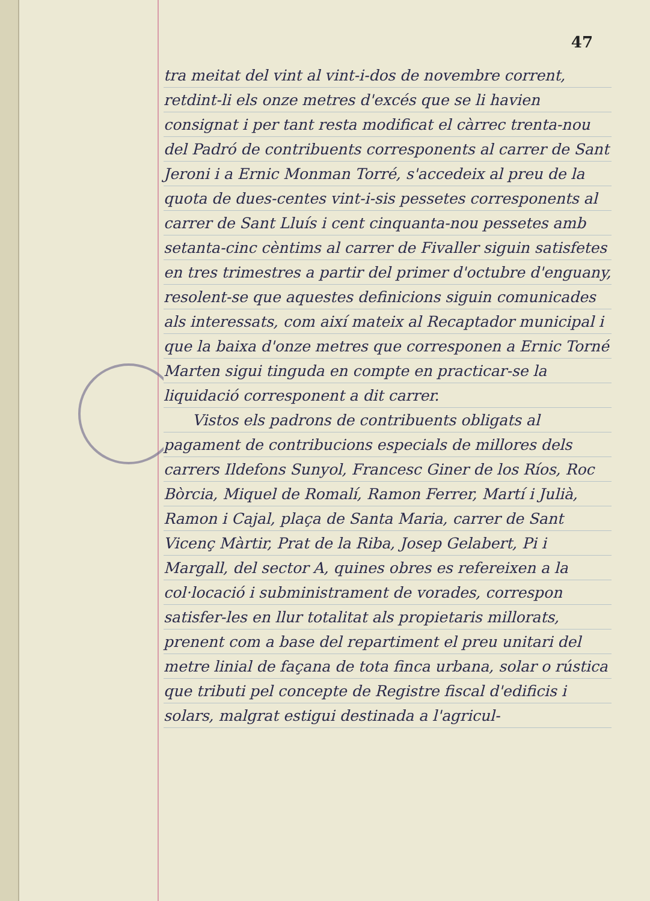47
tra meitat del vint al vint-i-dos de novembre corrent, retdint-li els onze metres d'excés que se li havien consignat i per tant resta modificat el càrrec trenta-nou del Padró de contribuents corresponents al carrer de Sant Jeroni i a Ernic Monman Torré, s'accedeix al preu de la quota de dues-centes vint-i-sis pessetes corresponents al carrer de Sant Lluís i cent cinquanta-nou pessetes amb setanta-cinc cèntims al carrer de Fivaller siguin satisfetes en tres trimestres a partir del primer d'octubre d'enguany, resolent-se que aquestes definicions siguin comunicades als interessats, com així mateix al Recaptador municipal i que la baixa d'onze metres que corresponen a Ernic Torné Marten sigui tinguda en compte en practicar-se la liquidació corresponent a dit carrer.
Vistos els padrons de contribuents obligats al pagament de contribucions especials de millores dels carrers Ildefons Sunyol, Francesc Giner de los Ríos, Roc Bòrcia, Miquel de Romalí, Ramon Ferrer, Martí i Julià, Ramon i Cajal, plaça de Santa Maria, carrer de Sant Vicenç Màrtir, Prat de la Riba, Josep Gelabert, Pi i Margall, del sector A, quines obres es refereixen a la col·locació i subministrament de vorades, correspon satisfer-les en llur totalitat als propietaris millorats, prenent com a base del repartiment el preu unitari del metre linial de façana de tota finca urbana, solar o rústica que tributi pel concepte de Registre fiscal d'edificis i solars, malgrat estigui destinada a l'agricul-